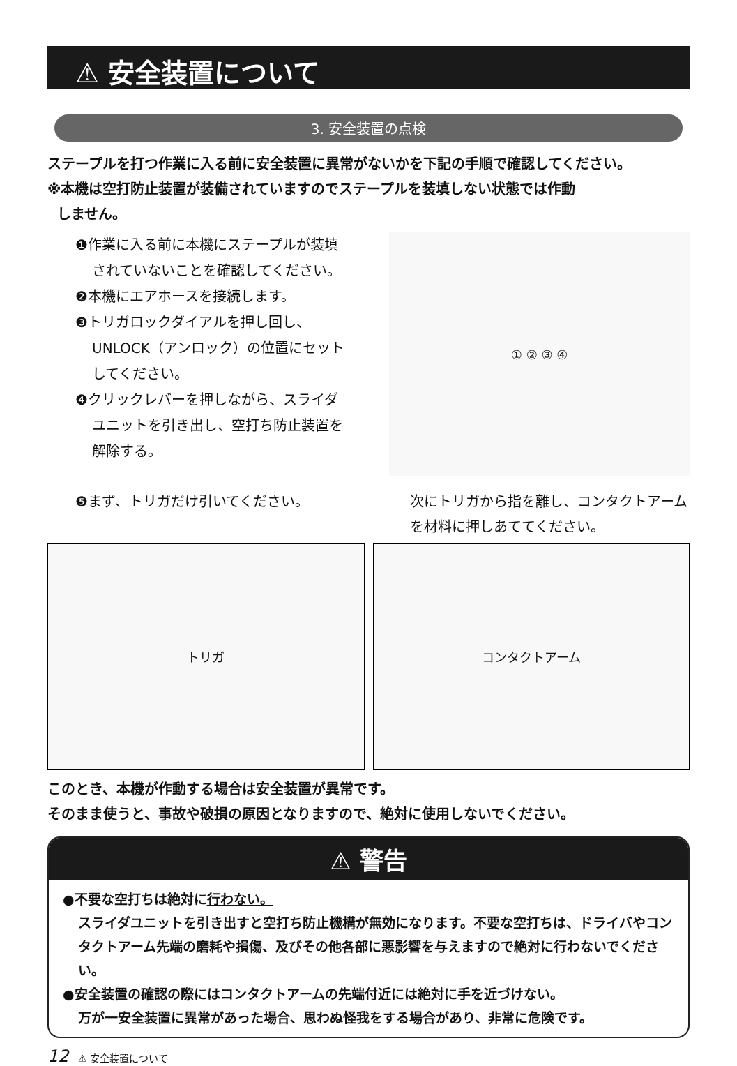⚠ 安全装置について
3. 安全装置の点検
ステープルを打つ作業に入る前に安全装置に異常がないかを下記の手順で確認してください。
※本機は空打防止装置が装備されていますのでステープルを装填しない状態では作動
しません。
❶作業に入る前に本機にステープルが装填
されていないことを確認してください。
❷本機にエアホースを接続します。
❸トリガロックダイアルを押し回し、
UNLOCK（アンロック）の位置にセット
してください。
❹クリックレバーを押しながら、スライダ
ユニットを引き出し、空打ち防止装置を
解除する。
① ② ③ ④
❺まず、トリガだけ引いてください。 次にトリガから指を離し、コンタクトアーム
を材料に押しあててください。
トリガ コンタクトアーム
このとき、本機が作動する場合は安全装置が異常です。
そのまま使うと、事故や破損の原因となりますので、絶対に使用しないでください。
⚠ 警告
●不要な空打ちは絶対に行わない。
スライダユニットを引き出すと空打ち防止機構が無効になります。不要な空打ちは、ドライバやコンタクトアーム先端の磨耗や損傷、及びその他各部に悪影響を与えますので絶対に行わないでください。
●安全装置の確認の際にはコンタクトアームの先端付近には絶対に手を近づけない。
万が一安全装置に異常があった場合、思わぬ怪我をする場合があり、非常に危険です。
12 ⚠ 安全装置について